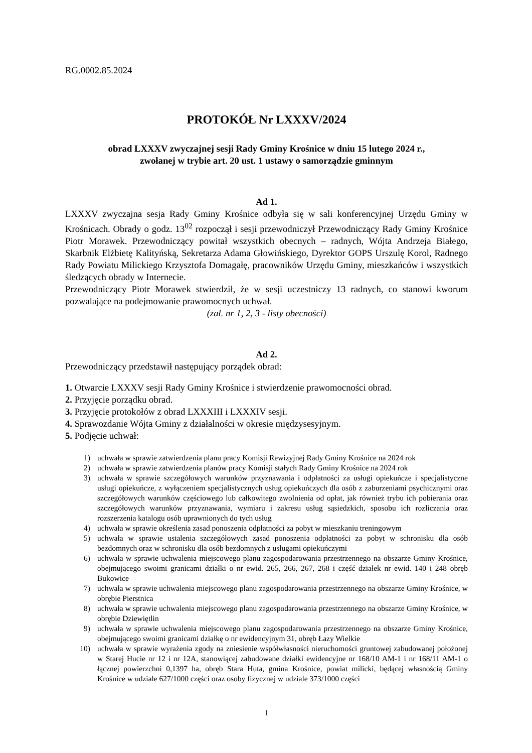RG.0002.85.2024
PROTOKÓŁ Nr LXXXV/2024
obrad LXXXV zwyczajnej sesji Rady Gminy Krośnice w dniu 15 lutego 2024 r.,
zwołanej w trybie art. 20 ust. 1 ustawy o samorządzie gminnym
Ad 1.
LXXXV zwyczajna sesja Rady Gminy Krośnice odbyła się w sali konferencyjnej Urzędu Gminy w Krośnicach. Obrady o godz. 13<sup>02</sup> rozpoczął i sesji przewodniczył Przewodniczący Rady Gminy Krośnice Piotr Morawek. Przewodniczący powitał wszystkich obecnych – radnych, Wójta Andrzeja Białego, Skarbnik Elżbietę Kalityńską, Sekretarza Adama Głowińskiego, Dyrektor GOPS Urszulę Korol, Radnego Rady Powiatu Milickiego Krzysztofa Domagałę, pracowników Urzędu Gminy, mieszkańców i wszystkich śledzących obrady w Internecie.
Przewodniczący Piotr Morawek stwierdził, że w sesji uczestniczy 13 radnych, co stanowi kworum pozwalające na podejmowanie prawomocnych uchwał.
(zał. nr 1, 2, 3 - listy obecności)
Ad 2.
Przewodniczący przedstawił następujący porządek obrad:
1. Otwarcie LXXXV sesji Rady Gminy Krośnice i stwierdzenie prawomocności obrad.
2. Przyjęcie porządku obrad.
3. Przyjęcie protokołów z obrad LXXXIII i LXXXIV sesji.
4. Sprawozdanie Wójta Gminy z działalności w okresie międzysesyjnym.
5. Podjęcie uchwał:
1) uchwała w sprawie zatwierdzenia planu pracy Komisji Rewizyjnej Rady Gminy Krośnice na 2024 rok
2) uchwała w sprawie zatwierdzenia planów pracy Komisji stałych Rady Gminy Krośnice na 2024 rok
3) uchwała w sprawie szczegółowych warunków przyznawania i odpłatności za usługi opiekuńcze i specjalistyczne usługi opiekuńcze, z wyłączeniem specjalistycznych usług opiekuńczych dla osób z zaburzeniami psychicznymi oraz szczegółowych warunków częściowego lub całkowitego zwolnienia od opłat, jak również trybu ich pobierania oraz szczegółowych warunków przyznawania, wymiaru i zakresu usług sąsiedzkich, sposobu ich rozliczania oraz rozszerzenia katalogu osób uprawnionych do tych usług
4) uchwała w sprawie określenia zasad ponoszenia odpłatności za pobyt w mieszkaniu treningowym
5) uchwała w sprawie ustalenia szczegółowych zasad ponoszenia odpłatności za pobyt w schronisku dla osób bezdomnych oraz w schronisku dla osób bezdomnych z usługami opiekuńczymi
6) uchwała w sprawie uchwalenia miejscowego planu zagospodarowania przestrzennego na obszarze Gminy Krośnice, obejmującego swoimi granicami działki o nr ewid. 265, 266, 267, 268 i część działek nr ewid. 140 i 248 obręb Bukowice
7) uchwała w sprawie uchwalenia miejscowego planu zagospodarowania przestrzennego na obszarze Gminy Krośnice, w obrębie Pierstnica
8) uchwała w sprawie uchwalenia miejscowego planu zagospodarowania przestrzennego na obszarze Gminy Krośnice, w obrębie Dziewiętlin
9) uchwała w sprawie uchwalenia miejscowego planu zagospodarowania przestrzennego na obszarze Gminy Krośnice, obejmującego swoimi granicami działkę o nr ewidencyjnym 31, obręb Łazy Wielkie
10) uchwała w sprawie wyrażenia zgody na zniesienie współwłasności nieruchomości gruntowej zabudowanej położonej w Starej Hucie nr 12 i nr 12A, stanowiącej zabudowane działki ewidencyjne nr 168/10 AM-1 i nr 168/11 AM-1 o łącznej powierzchni 0,1397 ha, obręb Stara Huta, gmina Krośnice, powiat milicki, będącej własnością Gminy Krośnice w udziale 627/1000 części oraz osoby fizycznej w udziale 373/1000 części
1